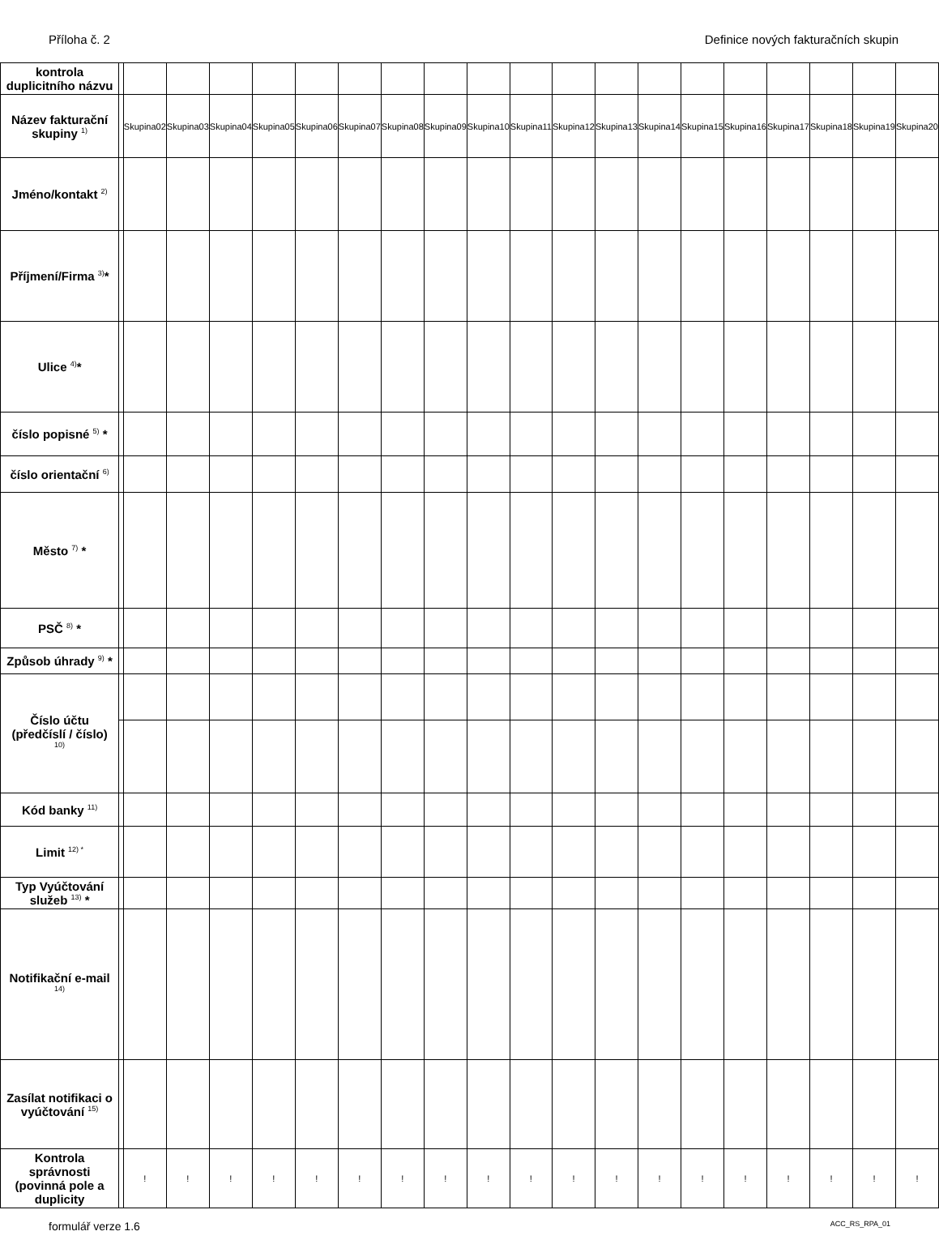Příloha č. 2 Definice nových fakturačních skupin
| kontrola duplicitního názvu | | | | | | | | | | | | | | | | | | | | |
| Název fakturační skupiny <sup>1)</sup> | | Skupina02 | Skupina03 | Skupina04 | Skupina05 | Skupina06 | Skupina07 | Skupina08 | Skupina09 | Skupina10 | Skupina11 | Skupina12 | Skupina13 | Skupina14 | Skupina15 | Skupina16 | Skupina17 | Skupina18 | Skupina19 | Skupina20 |
| Jméno/kontakt <sup>2)</sup> | | | | | | | | | | | | | | | | | | | | |
| Příjmení/Firma <sup>3)</sup>* | | | | | | | | | | | | | | | | | | | | |
| Ulice <sup>4)</sup>* | | | | | | | | | | | | | | | | | | | | |
| číslo popisné <sup>5)</sup> * | | | | | | | | | | | | | | | | | | | | |
| číslo orientační <sup>6)</sup> | | | | | | | | | | | | | | | | | | | | |
| Město <sup>7)</sup> * | | | | | | | | | | | | | | | | | | | | |
| PSČ <sup>8)</sup> * | | | | | | | | | | | | | | | | | | | | |
| Způsob úhrady <sup>9)</sup> * | | | | | | | | | | | | | | | | | | | | |
| Číslo účtu (předčíslí / číslo) <sup>10)</sup> | | | | | | | | | | | | | | | | | | | | |
| Kód banky <sup>11)</sup> | | | | | | | | | | | | | | | | | | | | |
| Limit <sup>12) *</sup> | | | | | | | | | | | | | | | | | | | | |
| Typ Vyúčtování služeb <sup>13)</sup> * | | | | | | | | | | | | | | | | | | | | |
| Notifikační e-mail <sup>14)</sup> | | | | | | | | | | | | | | | | | | | | |
| Zasílat notifikaci o vyúčtování <sup>15)</sup> | | | | | | | | | | | | | | | | | | | | |
| Kontrola správnosti (povinná pole a duplicity | | ! | ! | ! | ! | ! | ! | ! | ! | ! | ! | ! | ! | ! | ! | ! | ! | ! | ! | ! |
formulář verze 1.6 ACC_RS_RPA_01